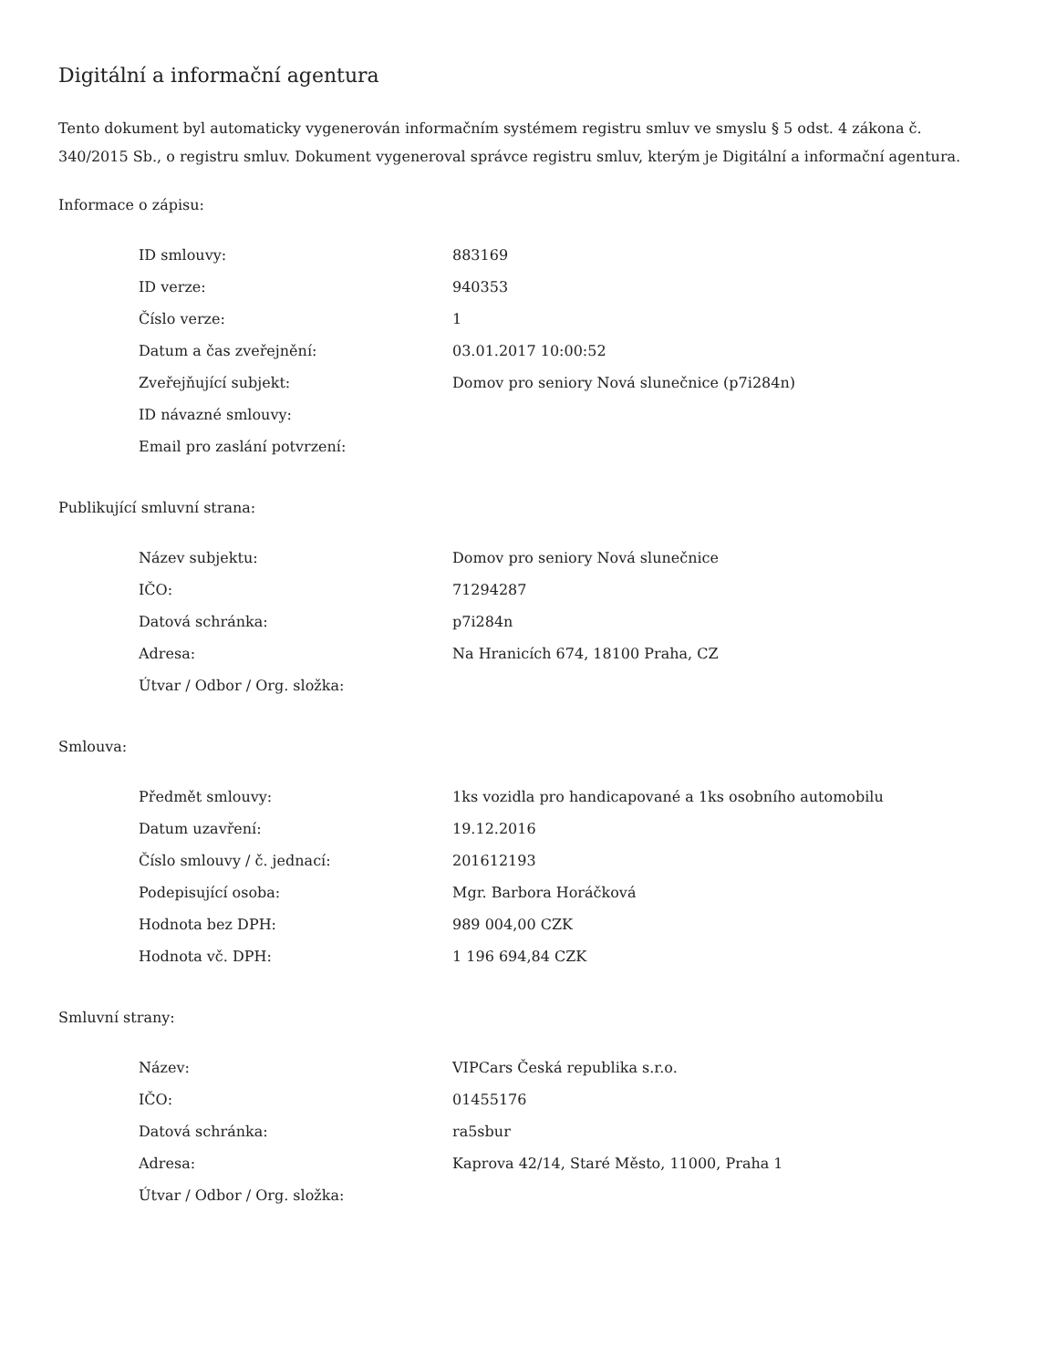Digitální a informační agentura
Tento dokument byl automaticky vygenerován informačním systémem registru smluv ve smyslu § 5 odst. 4 zákona č. 340/2015 Sb., o registru smluv. Dokument vygeneroval správce registru smluv, kterým je Digitální a informační agentura.
Informace o zápisu:
| ID smlouvy: | 883169 |
| ID verze: | 940353 |
| Číslo verze: | 1 |
| Datum a čas zveřejnění: | 03.01.2017 10:00:52 |
| Zveřejňující subjekt: | Domov pro seniory Nová slunečnice (p7i284n) |
| ID návazné smlouvy: | |
| Email pro zaslání potvrzení: | |
Publikující smluvní strana:
| Název subjektu: | Domov pro seniory Nová slunečnice |
| IČO: | 71294287 |
| Datová schránka: | p7i284n |
| Adresa: | Na Hranicích 674, 18100 Praha, CZ |
| Útvar / Odbor / Org. složka: | |
Smlouva:
| Předmět smlouvy: | 1ks vozidla pro handicapované a 1ks osobního automobilu |
| Datum uzavření: | 19.12.2016 |
| Číslo smlouvy / č. jednací: | 201612193 |
| Podepisující osoba: | Mgr. Barbora Horáčková |
| Hodnota bez DPH: | 989 004,00 CZK |
| Hodnota vč. DPH: | 1 196 694,84 CZK |
Smluvní strany:
| Název: | VIPCars Česká republika s.r.o. |
| IČO: | 01455176 |
| Datová schránka: | ra5sbur |
| Adresa: | Kaprova 42/14, Staré Město, 11000, Praha 1 |
| Útvar / Odbor / Org. složka: | |